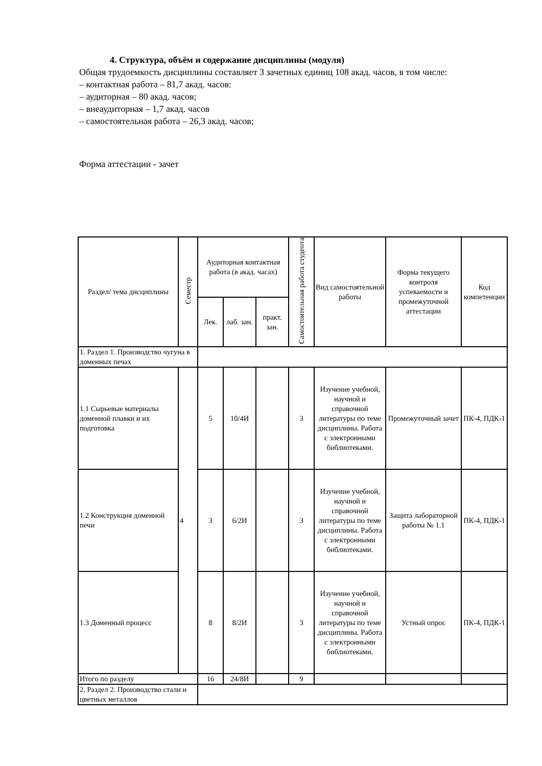4. Структура, объём и содержание дисциплины (модуля)
Общая трудоемкость дисциплины составляет 3 зачетных единиц 108 акад. часов, в том числе:
– контактная работа – 81,7 акад. часов:
– аудиторная – 80 акад. часов;
– внеаудиторная – 1,7 акад. часов
– самостоятельная работа – 26,3 акад. часов;
Форма аттестации - зачет
| Раздел/ тема дисциплины | Семестр | Аудиторная контактная работа (в акад. часах) | | | Самостоятельная работа студента | Вид самостоятельной работы | Форма текущего контроля успеваемости и промежуточной аттестации | Код компетенции |
| --- | --- | --- | --- | --- | --- | --- | --- | --- |
| | | Лек. | лаб. зан. | практ. зан. | | | | |
| 1. Раздел 1. Производство чугуна в доменных печах | | | | | | | | |
| 1.1 Сырьевые материалы доменной плавки и их подготовка | 4 | 5 | 10/4И | | 3 | Изучение учебной, научной и справочной литературы по теме дисциплины. Работа с электронными библиотеками. | Промежуточный зачет | ПК-4, ПДК-1 |
| 1.2 Конструкция доменной печи | | 3 | 6/2И | | 3 | Изучение учебной, научной и справочной литературы по теме дисциплины. Работа с электронными библиотеками. | Защита лабораторной работы № 1.1 | ПК-4, ПДК-1 |
| 1.3 Доменный процесс | | 8 | 8/2И | | 3 | Изучение учебной, научной и справочной литературы по теме дисциплины. Работа с электронными библиотеками. | Устный опрос | ПК-4, ПДК-1 |
| Итого по разделу | | 16 | 24/8И | | 9 | | | |
| 2. Раздел 2. Производство стали и цветных металлов | | | | | | | | |